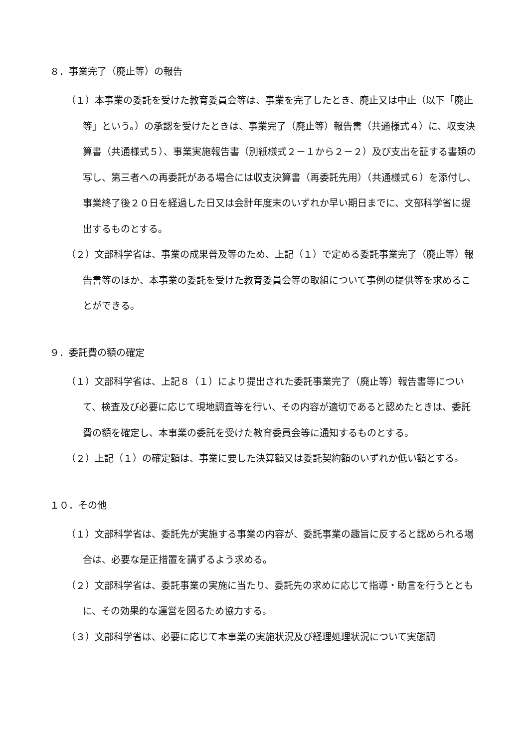８．事業完了（廃止等）の報告
（１）本事業の委託を受けた教育委員会等は、事業を完了したとき、廃止又は中止（以下「廃止等」という。）の承認を受けたときは、事業完了（廃止等）報告書（共通様式４）に、収支決算書（共通様式５）、事業実施報告書（別紙様式２－１から２－２）及び支出を証する書類の写し、第三者への再委託がある場合には収支決算書（再委託先用）（共通様式６）を添付し、事業終了後２０日を経過した日又は会計年度末のいずれか早い期日までに、文部科学省に提出するものとする。
（２）文部科学省は、事業の成果普及等のため、上記（１）で定める委託事業完了（廃止等）報告書等のほか、本事業の委託を受けた教育委員会等の取組について事例の提供等を求めることができる。
９．委託費の額の確定
（１）文部科学省は、上記８（１）により提出された委託事業完了（廃止等）報告書等について、検査及び必要に応じて現地調査等を行い、その内容が適切であると認めたときは、委託費の額を確定し、本事業の委託を受けた教育委員会等に通知するものとする。
（２）上記（１）の確定額は、事業に要した決算額又は委託契約額のいずれか低い額とする。
１０．その他
（１）文部科学省は、委託先が実施する事業の内容が、委託事業の趣旨に反すると認められる場合は、必要な是正措置を講ずるよう求める。
（２）文部科学省は、委託事業の実施に当たり、委託先の求めに応じて指導・助言を行うとともに、その効果的な運営を図るため協力する。
（３）文部科学省は、必要に応じて本事業の実施状況及び経理処理状況について実態調